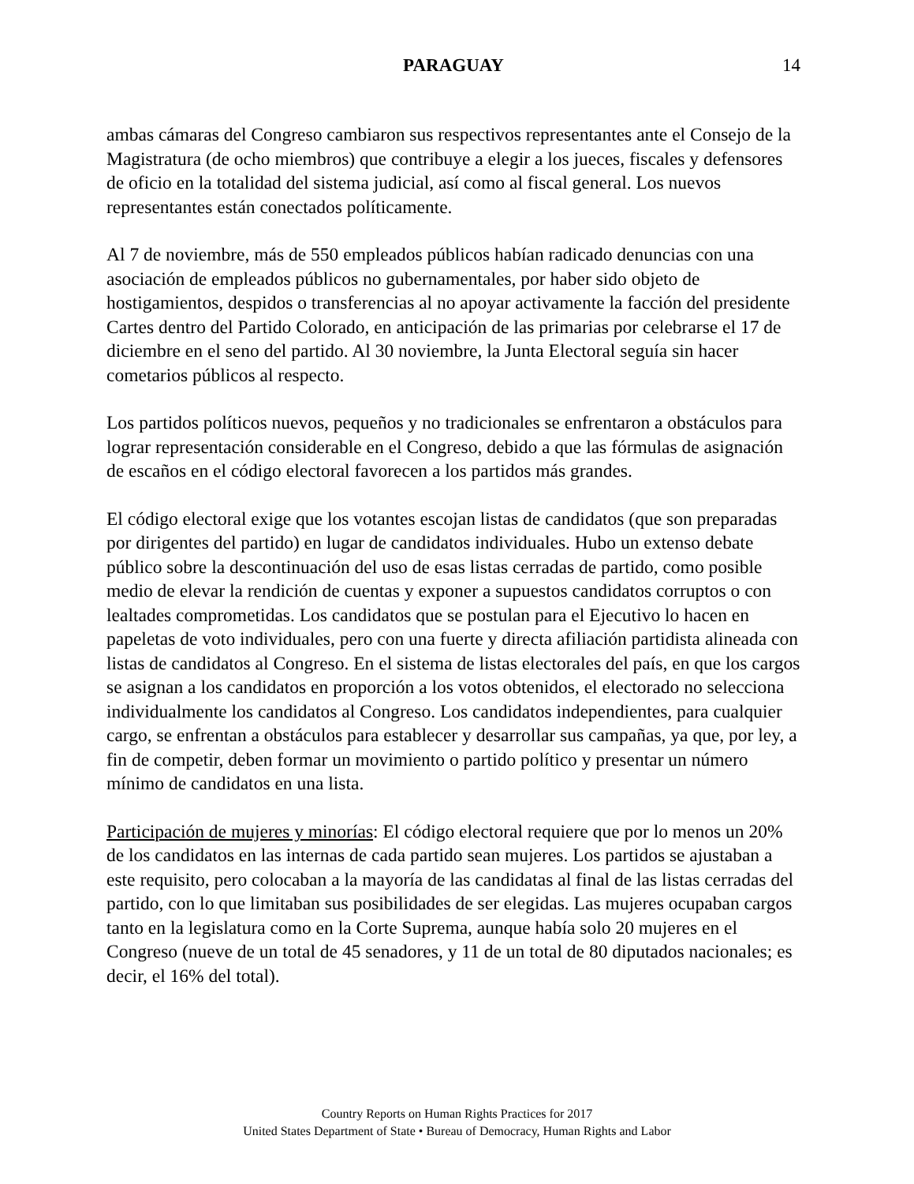PARAGUAY
14
ambas cámaras del Congreso cambiaron sus respectivos representantes ante el Consejo de la Magistratura (de ocho miembros) que contribuye a elegir a los jueces, fiscales y defensores de oficio en la totalidad del sistema judicial, así como al fiscal general. Los nuevos representantes están conectados políticamente.
Al 7 de noviembre, más de 550 empleados públicos habían radicado denuncias con una asociación de empleados públicos no gubernamentales, por haber sido objeto de hostigamientos, despidos o transferencias al no apoyar activamente la facción del presidente Cartes dentro del Partido Colorado, en anticipación de las primarias por celebrarse el 17 de diciembre en el seno del partido. Al 30 noviembre, la Junta Electoral seguía sin hacer cometarios públicos al respecto.
Los partidos políticos nuevos, pequeños y no tradicionales se enfrentaron a obstáculos para lograr representación considerable en el Congreso, debido a que las fórmulas de asignación de escaños en el código electoral favorecen a los partidos más grandes.
El código electoral exige que los votantes escojan listas de candidatos (que son preparadas por dirigentes del partido) en lugar de candidatos individuales. Hubo un extenso debate público sobre la descontinuación del uso de esas listas cerradas de partido, como posible medio de elevar la rendición de cuentas y exponer a supuestos candidatos corruptos o con lealtades comprometidas. Los candidatos que se postulan para el Ejecutivo lo hacen en papeletas de voto individuales, pero con una fuerte y directa afiliación partidista alineada con listas de candidatos al Congreso. En el sistema de listas electorales del país, en que los cargos se asignan a los candidatos en proporción a los votos obtenidos, el electorado no selecciona individualmente los candidatos al Congreso. Los candidatos independientes, para cualquier cargo, se enfrentan a obstáculos para establecer y desarrollar sus campañas, ya que, por ley, a fin de competir, deben formar un movimiento o partido político y presentar un número mínimo de candidatos en una lista.
Participación de mujeres y minorías: El código electoral requiere que por lo menos un 20% de los candidatos en las internas de cada partido sean mujeres. Los partidos se ajustaban a este requisito, pero colocaban a la mayoría de las candidatas al final de las listas cerradas del partido, con lo que limitaban sus posibilidades de ser elegidas. Las mujeres ocupaban cargos tanto en la legislatura como en la Corte Suprema, aunque había solo 20 mujeres en el Congreso (nueve de un total de 45 senadores, y 11 de un total de 80 diputados nacionales; es decir, el 16% del total).
Country Reports on Human Rights Practices for 2017
United States Department of State • Bureau of Democracy, Human Rights and Labor